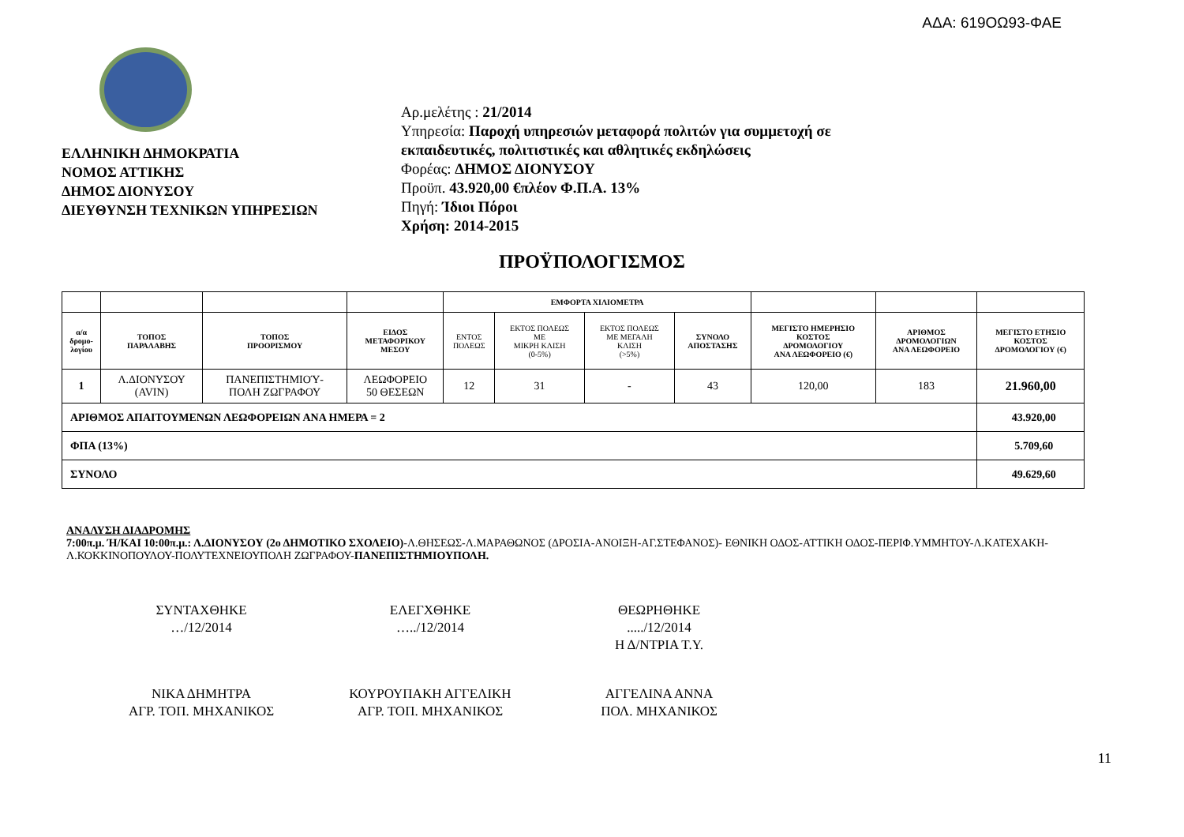ΑΔΑ: 619ΟΩ93-ΦΑΕ
ΕΛΛΗΝΙΚΗ ΔΗΜΟΚΡΑΤΙΑ
ΝΟΜΟΣ ΑΤΤΙΚΗΣ
ΔΗΜΟΣ ΔΙΟΝΥΣΟΥ
ΔΙΕΥΘΥΝΣΗ ΤΕΧΝΙΚΩΝ ΥΠΗΡΕΣΙΩΝ
Αρ.μελέτης : 21/2014
Υπηρεσία: Παροχή υπηρεσιών μεταφορά πολιτών για συμμετοχή σε
εκπαιδευτικές, πολιτιστικές και αθλητικές εκδηλώσεις
Φορέας: ΔΗΜΟΣ ΔΙΟΝΥΣΟΥ
Προϋπ. 43.920,00 €πλέον Φ.Π.Α. 13%
Πηγή: Ίδιοι Πόροι
Χρήση: 2014-2015
ΠΡΟΫΠΟΛΟΓΙΣΜΟΣ
| | | | | ΕΜΦΟΡΤΑ ΧΙΛΙΟΜΕΤΡΑ | | | | | | |
| --- | --- | --- | --- | --- | --- | --- | --- | --- | --- | --- |
| α/α δρομο- λογίου | ΤΟΠΟΣ ΠΑΡΑΛΑΒΗΣ | ΤΟΠΟΣ ΠΡΟΟΡΙΣΜΟΥ | ΕΙΔΟΣ ΜΕΤΑΦΟΡΙΚΟΥ ΜΕΣΟΥ | ΕΝΤΟΣ ΠΟΛΕΩΣ | ΕΚΤΟΣ ΠΟΛΕΩΣ ΜΕ ΜΙΚΡΗ ΚΛΙΣΗ (0-5%) | ΕΚΤΟΣ ΠΟΛΕΩΣ ΜΕ ΜΕΓΑΛΗ ΚΛΙΣΗ (>5%) | ΣΥΝΟΛΟ ΑΠΟΣΤΑΣΗΣ | ΜΕΓΙΣΤΟ ΗΜΕΡΗΣΙΟ ΚΟΣΤΟΣ ΔΡΟΜΟΛΟΓΙΟΥ ΑΝΑ ΛΕΩΦΟΡΕΙΟ (€) | ΑΡΙΘΜΟΣ ΔΡΟΜΟΛΟΓΙΩΝ ΑΝΑ ΛΕΩΦΟΡΕΙΟ | ΜΕΓΙΣΤΟ ΕΤΗΣΙΟ ΚΟΣΤΟΣ ΔΡΟΜΟΛΟΓΙΟΥ (€) |
| 1 | Λ.ΔΙΟΝΥΣΟΥ (AVIN) | ΠΑΝΕΠΙΣΤΗΜΙΟΎ- ΠΟΛΗ ΖΩΓΡΑΦΟΥ | ΛΕΩΦΟΡΕΙΟ 50 ΘΕΣΕΩΝ | 12 | 31 | - | 43 | 120,00 | 183 | 21.960,00 |
| ΑΡΙΘΜΟΣ ΑΠΑΙΤΟΥΜΕΝΩΝ ΛΕΩΦΟΡΕΙΩΝ ΑΝΑ ΗΜΕΡΑ = 2 | | | | | | | | | | 43.920,00 |
| ΦΠΑ (13%) | | | | | | | | | | 5.709,60 |
| ΣΥΝΟΛΟ | | | | | | | | | | 49.629,60 |
ΑΝΑΛΥΣΗ ΔΙΑΔΡΟΜΗΣ
7:00π.μ. Ή/ΚΑΙ 10:00π.μ.: Λ.ΔΙΟΝΥΣΟΥ (2ο ΔΗΜΟΤΙΚΟ ΣΧΟΛΕΙΟ)-Λ.ΘΗΣΕΩΣ-Λ.ΜΑΡΑΘΩΝΟΣ (ΔΡΟΣΙΑ-ΑΝΟΙΞΗ-ΑΓ.ΣΤΕΦΑΝΟΣ)- ΕΘΝΙΚΗ ΟΔΟΣ-ΑΤΤΙΚΗ ΟΔΟΣ-ΠΕΡΙΦ.ΥΜΜΗΤΟΥ-Λ.ΚΑΤΕΧΑΚΗ-Λ.ΚΟΚΚΙΝΟΠΟΥΛΟΥ-ΠΟΛΥΤΕΧΝΕΙΟΥΠΟΛΗ ΖΩΓΡΑΦΟΥ-ΠΑΝΕΠΙΣΤΗΜΙΟΥΠΟΛΗ.
ΣΥΝΤΑΧΘΗΚΕ
…/12/2014
ΕΛΕΓΧΘΗΚΕ
…../12/2014
ΘΕΩΡΗΘΗΚΕ
...../12/2014
Η Δ/ΝΤΡΙΑ Τ.Υ.
ΝΙΚΑ ΔΗΜΗΤΡΑ
ΑΓΡ. ΤΟΠ. ΜΗΧΑΝΙΚΟΣ
ΚΟΥΡΟΥΠΑΚΗ ΑΓΓΕΛΙΚΗ
ΑΓΡ. ΤΟΠ. ΜΗΧΑΝΙΚΟΣ
ΑΓΓΕΛΙΝΑ ΑΝΝΑ
ΠΟΛ. ΜΗΧΑΝΙΚΟΣ
11